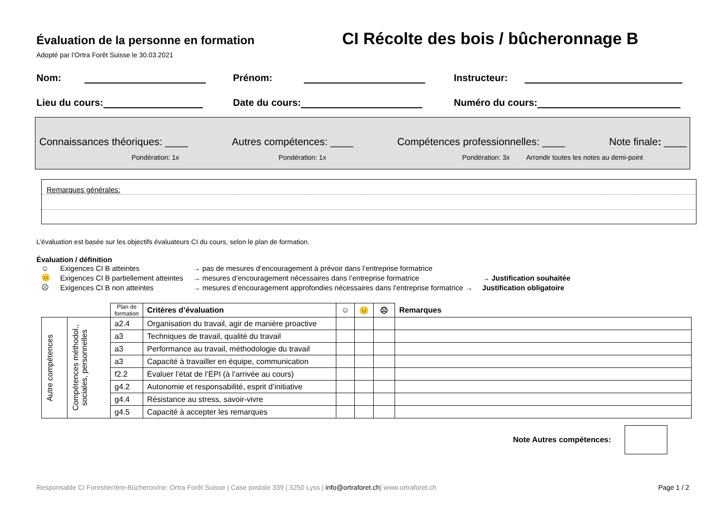Évaluation de la personne en formation
CI Récolte des bois / bûcheronnage B
Adopté par l’Ortra Forêt Suisse le 30.03.2021
Nom: Prénom: Instructeur:
Lieu du cours: Date du cours: Numéro du cours:
Connaissances théoriques: ____ Autres compétences: ____ Compétences professionnelles: ____ Note finale: ____
Pondération: 1x Pondération: 1x Pondération: 3x Arrondir toutes les notes au demi-point
Remarques générales:
L’évaluation est basée sur les objectifs évaluateurs CI du cours, selon le plan de formation.
Évaluation / définition
| ☺ | Exigences CI B atteintes | → pas de mesures d’encouragement à prévoir dans l’entreprise formatrice | |
| 😐 | Exigences CI B partiellement atteintes | → mesures d’encouragement nécessaires dans l’entreprise formatrice | → Justification souhaitée |
| ☹ | Exigences CI B non atteintes | → mesures d’encouragement approfondies nécessaires dans l’entreprise formatrice → | Justification obligatoire |
| | | Plan de formation | Critères d’évaluation | ☺ | 😐 | ☹ | Remarques |
| --- | --- | --- | --- | --- | --- | --- | --- |
| Autre compétences | Compétences méthodol., sociales, personnelles | a2.4 | Organisation du travail, agir de manière proactive | | | | |
| | | a3 | Techniques de travail, qualité du travail | | | | |
| | | a3 | Performance au travail, méthodologie du travail | | | | |
| | | a3 | Capacité à travailler en équipe, communication | | | | |
| | | f2.2 | Évaluer l’état de l’ÉPI (à l’arrivée au cours) | | | | |
| | | g4.2 | Autonomie et responsabilité, esprit d’initiative | | | | |
| | | g4.4 | Résistance au stress, savoir-vivre | | | | |
| | | g4.5 | Capacité à accepter les remarques | | | | |
Note Autres compétences:
Responsable CI Forestier/ère-Bûcheron/ne: Ortra Forêt Suisse | Case postale 339 | 3250 Lyss | info@ortraforet.ch| www.ortraforet.ch Page 1 / 2